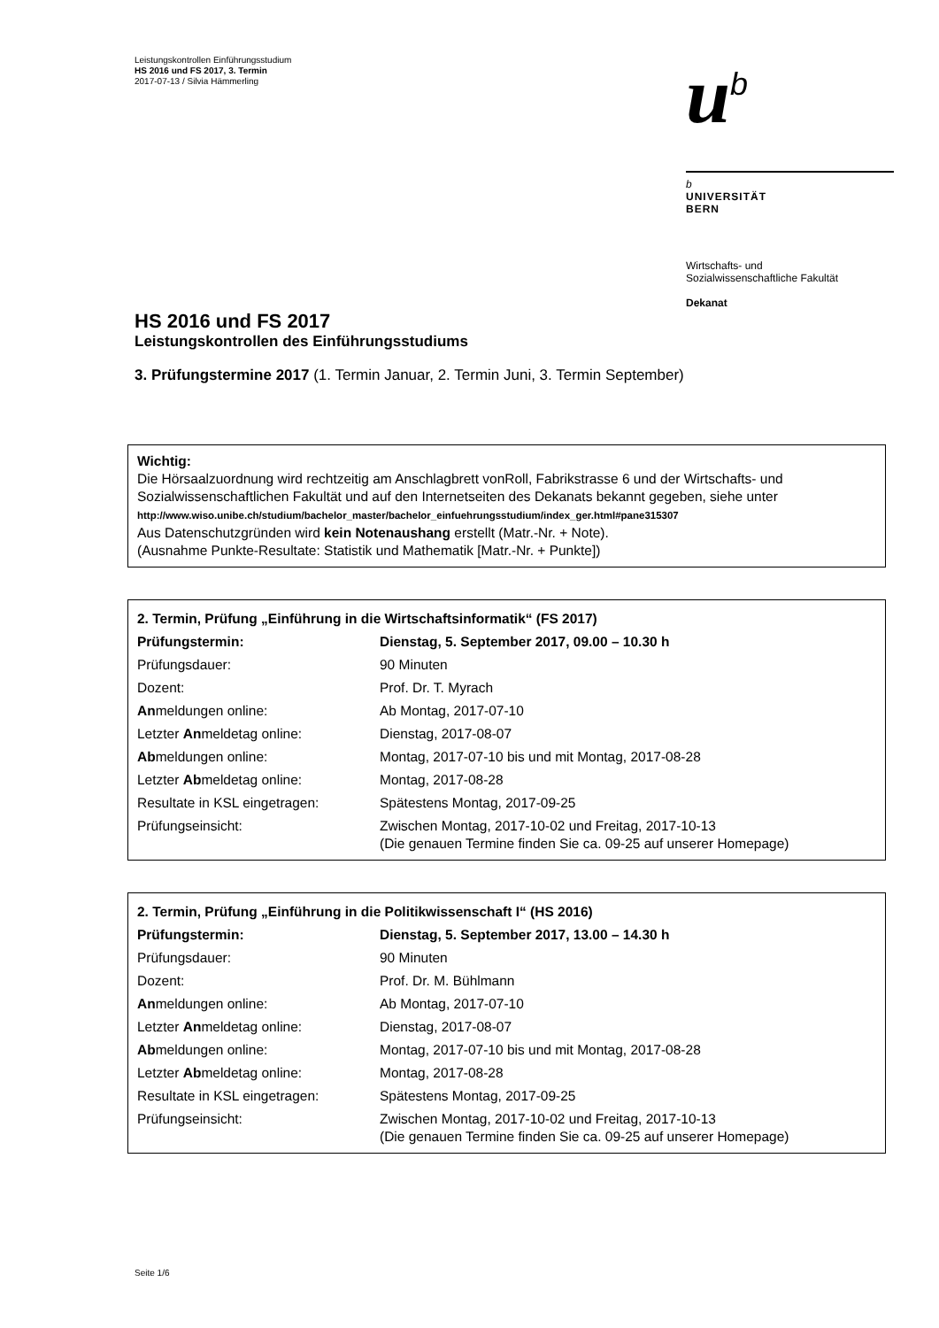Leistungskontrollen Einführungsstudium
HS 2016 und FS 2017, 3. Termin
2017-07-13 / Silvia Hämmerling
u<sup>b</sup>
b
UNIVERSITÄT
BERN
Wirtschafts- und
Sozialwissenschaftliche Fakultät
Dekanat
HS 2016 und FS 2017
Leistungskontrollen des Einführungsstudiums
3. Prüfungstermine 2017 (1. Termin Januar, 2. Termin Juni, 3. Termin September)
Wichtig:
Die Hörsaalzuordnung wird rechtzeitig am Anschlagbrett vonRoll, Fabrikstrasse 6 und der Wirtschafts- und Sozialwissenschaftlichen Fakultät und auf den Internetseiten des Dekanats bekannt gegeben, siehe unter http://www.wiso.unibe.ch/studium/bachelor_master/bachelor_einfuehrungsstudium/index_ger.html#pane315307
Aus Datenschutzgründen wird kein Notenaushang erstellt (Matr.-Nr. + Note).
(Ausnahme Punkte-Resultate: Statistik und Mathematik [Matr.-Nr. + Punkte])
| 2. Termin, Prüfung „Einführung in die Wirtschaftsinformatik“ (FS 2017) | |
| Prüfungstermin: | Dienstag, 5. September 2017, 09.00 – 10.30 h |
| Prüfungsdauer: | 90 Minuten |
| Dozent: | Prof. Dr. T. Myrach |
| An meldungen online: | Ab Montag, 2017-07-10 |
| Letzter An meldetag online: | Dienstag, 2017-08-07 |
| Ab meldungen online: | Montag, 2017-07-10 bis und mit Montag, 2017-08-28 |
| Letzter Ab meldetag online: | Montag, 2017-08-28 |
| Resultate in KSL eingetragen: | Spätestens Montag, 2017-09-25 |
| Prüfungseinsicht: | Zwischen Montag, 2017-10-02 und Freitag, 2017-10-13 (Die genauen Termine finden Sie ca. 09-25 auf unserer Homepage) |
| 2. Termin, Prüfung „Einführung in die Politikwissenschaft I“ (HS 2016) | |
| Prüfungstermin: | Dienstag, 5. September 2017, 13.00 – 14.30 h |
| Prüfungsdauer: | 90 Minuten |
| Dozent: | Prof. Dr. M. Bühlmann |
| An meldungen online: | Ab Montag, 2017-07-10 |
| Letzter An meldetag online: | Dienstag, 2017-08-07 |
| Ab meldungen online: | Montag, 2017-07-10 bis und mit Montag, 2017-08-28 |
| Letzter Ab meldetag online: | Montag, 2017-08-28 |
| Resultate in KSL eingetragen: | Spätestens Montag, 2017-09-25 |
| Prüfungseinsicht: | Zwischen Montag, 2017-10-02 und Freitag, 2017-10-13 (Die genauen Termine finden Sie ca. 09-25 auf unserer Homepage) |
Seite 1/6